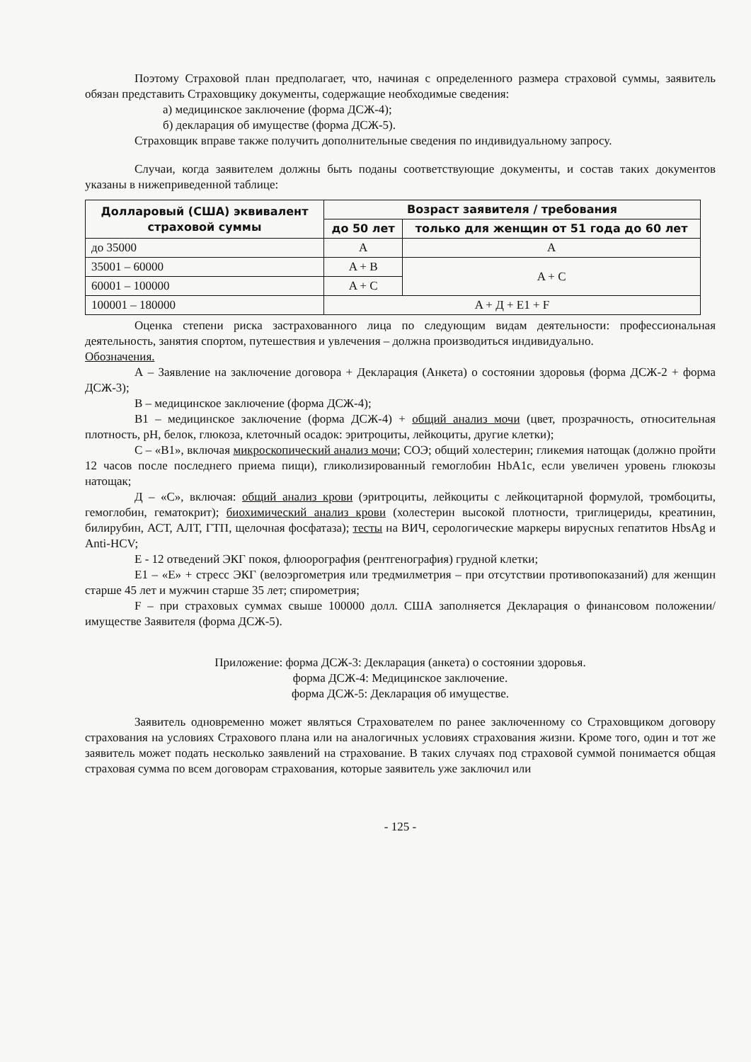Поэтому Страховой план предполагает, что, начиная с определенного размера страховой суммы, заявитель обязан представить Страховщику документы, содержащие необходимые сведения:
а) медицинское заключение (форма ДСЖ-4);
б) декларация об имуществе (форма ДСЖ-5).
Страховщик вправе также получить дополнительные сведения по индивидуальному запросу.
Случаи, когда заявителем должны быть поданы соответствующие документы, и состав таких документов указаны в нижеприведенной таблице:
| Долларовый (США) эквивалент страховой суммы | Возраст заявителя / требования | |
| --- | --- | --- |
| | до 50 лет | только для женщин от 51 года до 60 лет |
| до 35000 | A | A |
| 35001 – 60000 | A + B | A + C |
| 60001 – 100000 | A + C | |
| 100001 – 180000 | A + Д + E1 + F | |
Оценка степени риска застрахованного лица по следующим видам деятельности: профессиональная деятельность, занятия спортом, путешествия и увлечения – должна производиться индивидуально.
Обозначения.
А – Заявление на заключение договора + Декларация (Анкета) о состоянии здоровья (форма ДСЖ-2 + форма ДСЖ-3);
В – медицинское заключение (форма ДСЖ-4);
В1 – медицинское заключение (форма ДСЖ-4) + общий анализ мочи (цвет, прозрачность, относительная плотность, pH, белок, глюкоза, клеточный осадок: эритроциты, лейкоциты, другие клетки);
С – «В1», включая микроскопический анализ мочи; СОЭ; общий холестерин; гликемия натощак (должно пройти 12 часов после последнего приема пищи), гликолизированный гемоглобин HbA1c, если увеличен уровень глюкозы натощак;
Д – «С», включая: общий анализ крови (эритроциты, лейкоциты с лейкоцитарной формулой, тромбоциты, гемоглобин, гематокрит); биохимический анализ крови (холестерин высокой плотности, триглицериды, креатинин, билирубин, АСТ, АЛТ, ГТП, щелочная фосфатаза); тесты на ВИЧ, серологические маркеры вирусных гепатитов HbsAg и Anti-HCV;
Е - 12 отведений ЭКГ покоя, флюорография (рентгенография) грудной клетки;
Е1 – «Е» + стресс ЭКГ (велоэргометрия или тредмилметрия – при отсутствии противопоказаний) для женщин старше 45 лет и мужчин старше 35 лет; спирометрия;
F – при страховых суммах свыше 100000 долл. США заполняется Декларация о финансовом положении/имуществе Заявителя (форма ДСЖ-5).
Приложение: форма ДСЖ-3: Декларация (анкета) о состоянии здоровья.
форма ДСЖ-4: Медицинское заключение.
форма ДСЖ-5: Декларация об имуществе.
Заявитель одновременно может являться Страхователем по ранее заключенному со Страховщиком договору страхования на условиях Страхового плана или на аналогичных условиях страхования жизни. Кроме того, один и тот же заявитель может подать несколько заявлений на страхование. В таких случаях под страховой суммой понимается общая страховая сумма по всем договорам страхования, которые заявитель уже заключил или
- 125 -